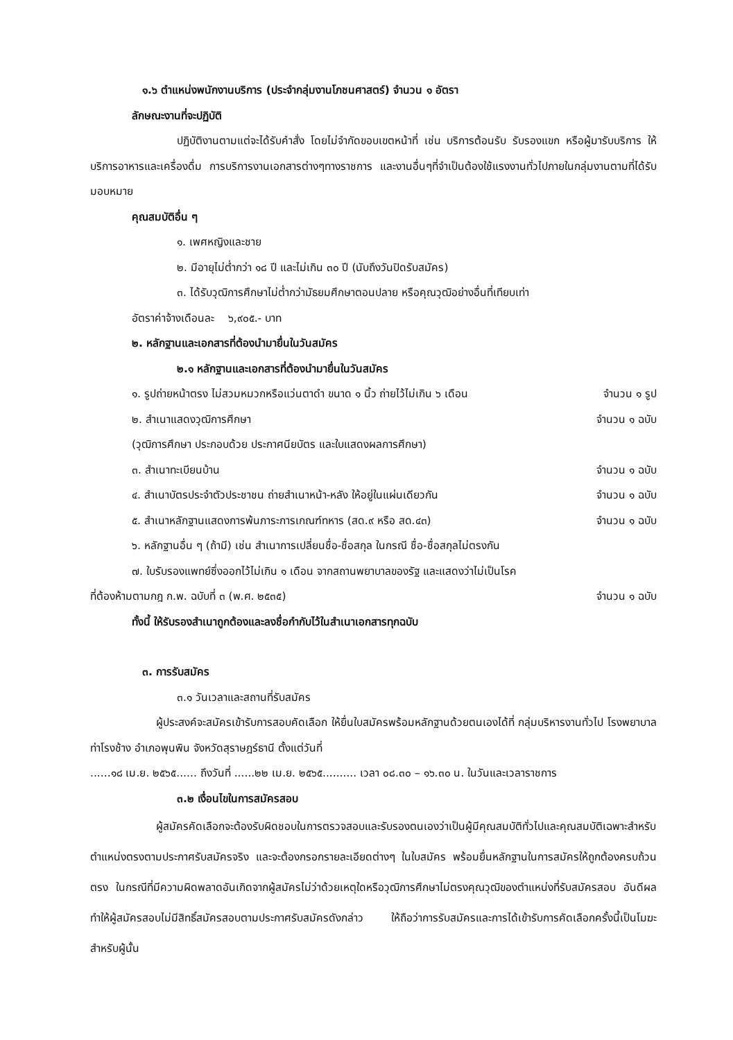๑.๖ ตำแหน่งพนักงานบริการ (ประจำกลุ่มงานโภชนศาสตร์) จำนวน ๑ อัตรา
ลักษณะงานที่จะปฏิบัติ
ปฏิบัติงานตามแต่จะได้รับคำสั่ง โดยไม่จำกัดขอบเขตหน้าที่ เช่น บริการต้อนรับ รับรองแขก หรือผู้มารับบริการ ให้บริการอาหารและเครื่องดื่ม การบริการงานเอกสารต่างๆทางราชการ และงานอื่นๆที่จำเป็นต้องใช้แรงงานทั่วไปภายในกลุ่มงานตามที่ได้รับมอบหมาย
คุณสมบัติอื่น ๆ
๑. เพศหญิงและชาย
๒. มีอายุไม่ต่ำกว่า ๑๘ ปี และไม่เกิน ๓๐ ปี (นับถึงวันปิดรับสมัคร)
๓. ได้รับวุฒิการศึกษาไม่ต่ำกว่ามัธยมศึกษาตอนปลาย หรือคุณวุฒิอย่างอื่นที่เทียบเท่า
อัตราค่าจ้างเดือนละ ๖,๙๐๕.- บาท
๒. หลักฐานและเอกสารที่ต้องนำมายื่นในวันสมัคร
๒.๑ หลักฐานและเอกสารที่ต้องนำมายื่นในวันสมัคร
๑. รูปถ่ายหน้าตรง ไม่สวมหมวกหรือแว่นตาดำ ขนาด ๑ นิ้ว ถ่ายไว้ไม่เกิน ๖ เดือน จำนวน ๑ รูป
๒. สำเนาแสดงวุฒิการศึกษา จำนวน ๑ ฉบับ
(วุฒิการศึกษา ประกอบด้วย ประกาศนียบัตร และใบแสดงผลการศึกษา)
๓. สำเนาทะเบียนบ้าน จำนวน ๑ ฉบับ
๔. สำเนาบัตรประจำตัวประชาชน ถ่ายสำเนาหน้า-หลัง ให้อยู่ในแผ่นเดียวกัน จำนวน ๑ ฉบับ
๕. สำเนาหลักฐานแสดงการพ้นภาระการเกณฑ์ทหาร (สด.๙ หรือ สด.๔๓) จำนวน ๑ ฉบับ
๖. หลักฐานอื่น ๆ (ถ้ามี) เช่น สำเนาการเปลี่ยนชื่อ-ชื่อสกุล ในกรณี ชื่อ-ชื่อสกุลไม่ตรงกัน
๗. ใบรับรองแพทย์ซึ่งออกไว้ไม่เกิน ๑ เดือน จากสถานพยาบาลของรัฐ และแสดงว่าไม่เป็นโรค
ที่ต้องห้ามตามกฎ ก.พ. ฉบับที่ ๓ (พ.ศ. ๒๕๓๕) จำนวน ๑ ฉบับ
ทั้งนี้ ให้รับรองสำเนาถูกต้องและลงชื่อกำกับไว้ในสำเนาเอกสารทุกฉบับ
๓. การรับสมัคร
๓.๑ วันเวลาและสถานที่รับสมัคร
ผู้ประสงค์จะสมัครเข้ารับการสอบคัดเลือก ให้ยื่นใบสมัครพร้อมหลักฐานด้วยตนเองได้ที่ กลุ่มบริหารงานทั่วไป โรงพยาบาลท่าโรงช้าง อำเภอพุนพิน จังหวัดสุราษฎร์ธานี ตั้งแต่วันที่
......๑๘ เม.ย. ๒๕๖๕...... ถึงวันที่ ......๒๒ เม.ย. ๒๕๖๕.......... เวลา ๐๘.๓๐ – ๑๖.๓๐ น. ในวันและเวลาราชการ
๓.๒ เงื่อนไขในการสมัครสอบ
ผู้สมัครคัดเลือกจะต้องรับผิดชอบในการตรวจสอบและรับรองตนเองว่าเป็นผู้มีคุณสมบัติทั่วไปและคุณสมบัติเฉพาะสำหรับตำแหน่งตรงตามประกาศรับสมัครจริง และจะต้องกรอกรายละเอียดต่างๆ ในใบสมัคร พร้อมยื่นหลักฐานในการสมัครให้ถูกต้องครบถ้วนตรง ในกรณีที่มีความผิดพลาดอันเกิดจากผู้สมัครไม่ว่าด้วยเหตุใดหรือวุฒิการศึกษาไม่ตรงคุณวุฒิของตำแหน่งที่รับสมัครสอบ อันดีผลทำให้ผู้สมัครสอบไม่มีสิทธิ์สมัครสอบตามประกาศรับสมัครดังกล่าว ให้ถือว่าการรับสมัครและการได้เข้ารับการคัดเลือกครั้งนี้เป็นโมฆะสำหรับผู้นั้น